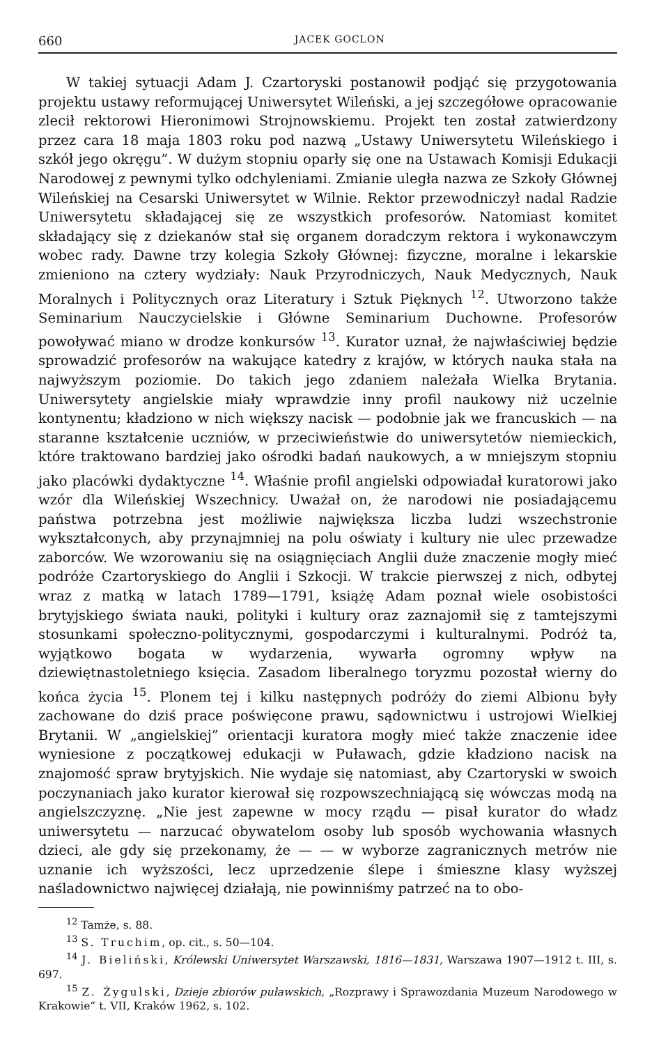660 JACEK GOCLON
W takiej sytuacji Adam J. Czartoryski postanowił podjąć się przygotowania projektu ustawy reformującej Uniwersytet Wileński, a jej szczegółowe opracowanie zlecił rektorowi Hieronimowi Strojnowskiemu. Projekt ten został zatwierdzony przez cara 18 maja 1803 roku pod nazwą „Ustawy Uniwersytetu Wileńskiego i szkół jego okręgu”. W dużym stopniu oparły się one na Ustawach Komisji Edukacji Narodowej z pewnymi tylko odchyleniami. Zmianie uległa nazwa ze Szkoły Głównej Wileńskiej na Cesarski Uniwersytet w Wilnie. Rektor przewodniczył nadal Radzie Uniwersytetu składającej się ze wszystkich profesorów. Natomiast komitet składający się z dziekanów stał się organem doradczym rektora i wykonawczym wobec rady. Dawne trzy kolegia Szkoły Głównej: fizyczne, moralne i lekarskie zmieniono na cztery wydziały: Nauk Przyrodniczych, Nauk Medycznych, Nauk Moralnych i Politycznych oraz Literatury i Sztuk Pięknych <sup>12</sup>. Utworzono także Seminarium Nauczycielskie i Główne Seminarium Duchowne. Profesorów powoływać miano w drodze konkursów <sup>13</sup>. Kurator uznał, że najwłaściwiej będzie sprowadzić profesorów na wakujące katedry z krajów, w których nauka stała na najwyższym poziomie. Do takich jego zdaniem należała Wielka Brytania. Uniwersytety angielskie miały wprawdzie inny profil naukowy niż uczelnie kontynentu; kładziono w nich większy nacisk — podobnie jak we francuskich — na staranne kształcenie uczniów, w przeciwieństwie do uniwersytetów niemieckich, które traktowano bardziej jako ośrodki badań naukowych, a w mniejszym stopniu jako placówki dydaktyczne <sup>14</sup>. Właśnie profil angielski odpowiadał kuratorowi jako wzór dla Wileńskiej Wszechnicy. Uważał on, że narodowi nie posiadającemu państwa potrzebna jest możliwie największa liczba ludzi wszechstronie wykształconych, aby przynajmniej na polu oświaty i kultury nie ulec przewadze zaborców. We wzorowaniu się na osiągnięciach Anglii duże znaczenie mogły mieć podróże Czartoryskiego do Anglii i Szkocji. W trakcie pierwszej z nich, odbytej wraz z matką w latach 1789—1791, książę Adam poznał wiele osobistości brytyjskiego świata nauki, polityki i kultury oraz zaznajomił się z tamtejszymi stosunkami społeczno-politycznymi, gospodarczymi i kulturalnymi. Podróż ta, wyjątkowo bogata w wydarzenia, wywarła ogromny wpływ na dziewiętnastoletniego księcia. Zasadom liberalnego toryzmu pozostał wierny do końca życia <sup>15</sup>. Plonem tej i kilku następnych podróży do ziemi Albionu były zachowane do dziś prace poświęcone prawu, sądownictwu i ustrojowi Wielkiej Brytanii. W „angielskiej” orientacji kuratora mogły mieć także znaczenie idee wyniesione z początkowej edukacji w Puławach, gdzie kładziono nacisk na znajomość spraw brytyjskich. Nie wydaje się natomiast, aby Czartoryski w swoich poczynaniach jako kurator kierował się rozpowszechniającą się wówczas modą na angielszczyznę. „Nie jest zapewne w mocy rządu — pisał kurator do władz uniwersytetu — narzucać obywatelom osoby lub sposób wychowania własnych dzieci, ale gdy się przekonamy, że — — w wyborze zagranicznych metrów nie uznanie ich wyższości, lecz uprzedzenie ślepe i śmieszne klasy wyższej naśladownictwo najwięcej działają, nie powinniśmy patrzeć na to obo-
<sup>12</sup> Tamże, s. 88.
<sup>13</sup> S. Truchim, op. cit., s. 50—104.
<sup>14</sup> J. Bieliński, Królewski Uniwersytet Warszawski, 1816—1831, Warszawa 1907—1912 t. III, s. 697.
<sup>15</sup> Z. Żygulski, Dzieje zbiorów puławskich, „Rozprawy i Sprawozdania Muzeum Narodowego w Krakowie” t. VII, Kraków 1962, s. 102.